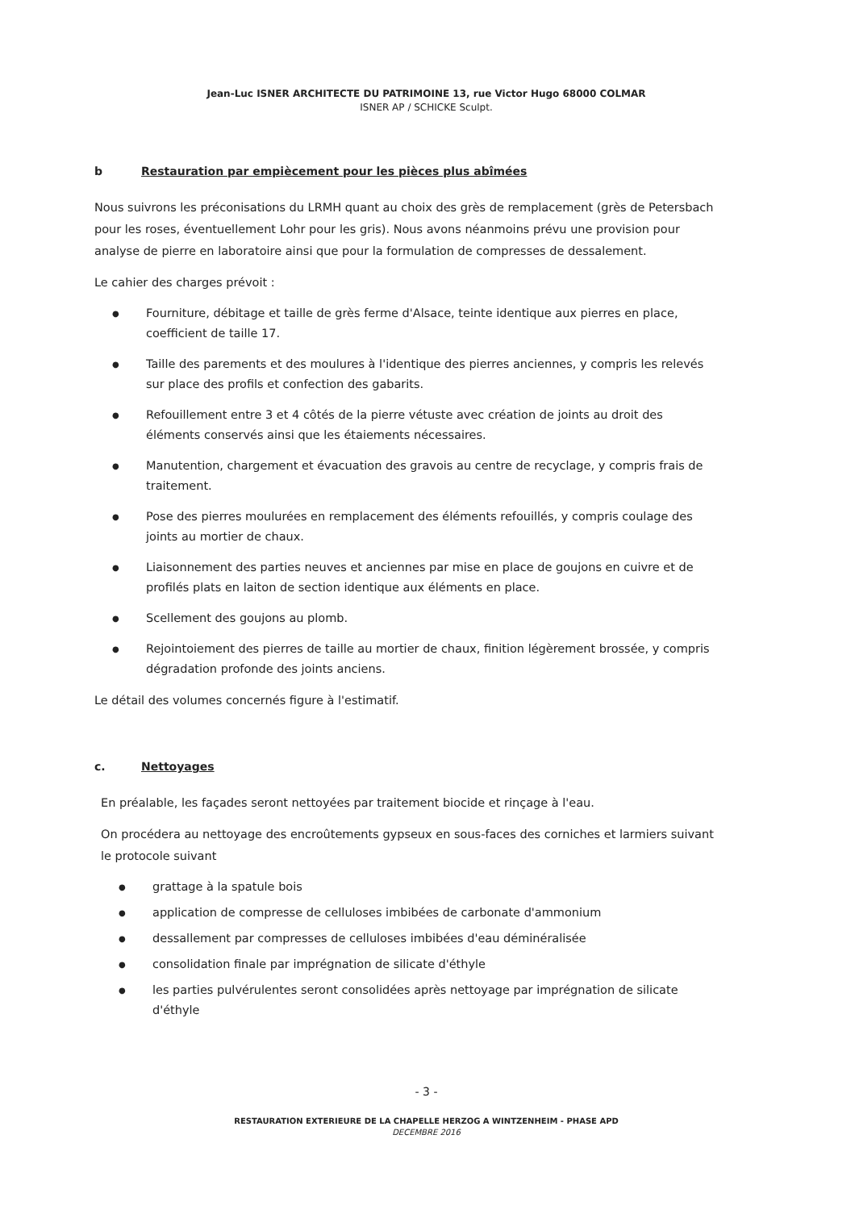Jean-Luc ISNER ARCHITECTE DU PATRIMOINE 13, rue Victor Hugo 68000 COLMAR
ISNER AP / SCHICKE Sculpt.
b Restauration par empiècement pour les pièces plus abîmées
Nous suivrons les préconisations du LRMH quant au choix des grès de remplacement (grès de Petersbach pour les roses, éventuellement Lohr pour les gris). Nous avons néanmoins prévu une provision pour analyse de pierre en laboratoire ainsi que pour la formulation de compresses de dessalement.
Le cahier des charges prévoit :
● Fourniture, débitage et taille de grès ferme d'Alsace, teinte identique aux pierres en place, coefficient de taille 17.
● Taille des parements et des moulures à l'identique des pierres anciennes, y compris les relevés sur place des profils et confection des gabarits.
● Refouillement entre 3 et 4 côtés de la pierre vétuste avec création de joints au droit des éléments conservés ainsi que les étaiements nécessaires.
● Manutention, chargement et évacuation des gravois au centre de recyclage, y compris frais de traitement.
● Pose des pierres moulurées en remplacement des éléments refouillés, y compris coulage des joints au mortier de chaux.
● Liaisonnement des parties neuves et anciennes par mise en place de goujons en cuivre et de profilés plats en laiton de section identique aux éléments en place.
● Scellement des goujons au plomb.
● Rejointoiement des pierres de taille au mortier de chaux, finition légèrement brossée, y compris dégradation profonde des joints anciens.
Le détail des volumes concernés figure à l'estimatif.
c. Nettoyages
En préalable, les façades seront nettoyées par traitement biocide et rinçage à l'eau.
On procédera au nettoyage des encroûtements gypseux en sous-faces des corniches et larmiers suivant le protocole suivant
● grattage à la spatule bois
● application de compresse de celluloses imbibées de carbonate d'ammonium
● dessallement par compresses de celluloses imbibées d'eau déminéralisée
● consolidation finale par imprégnation de silicate d'éthyle
● les parties pulvérulentes seront consolidées après nettoyage par imprégnation de silicate d'éthyle
- 3 -
RESTAURATION EXTERIEURE DE LA CHAPELLE HERZOG A WINTZENHEIM - PHASE APD
DECEMBRE 2016